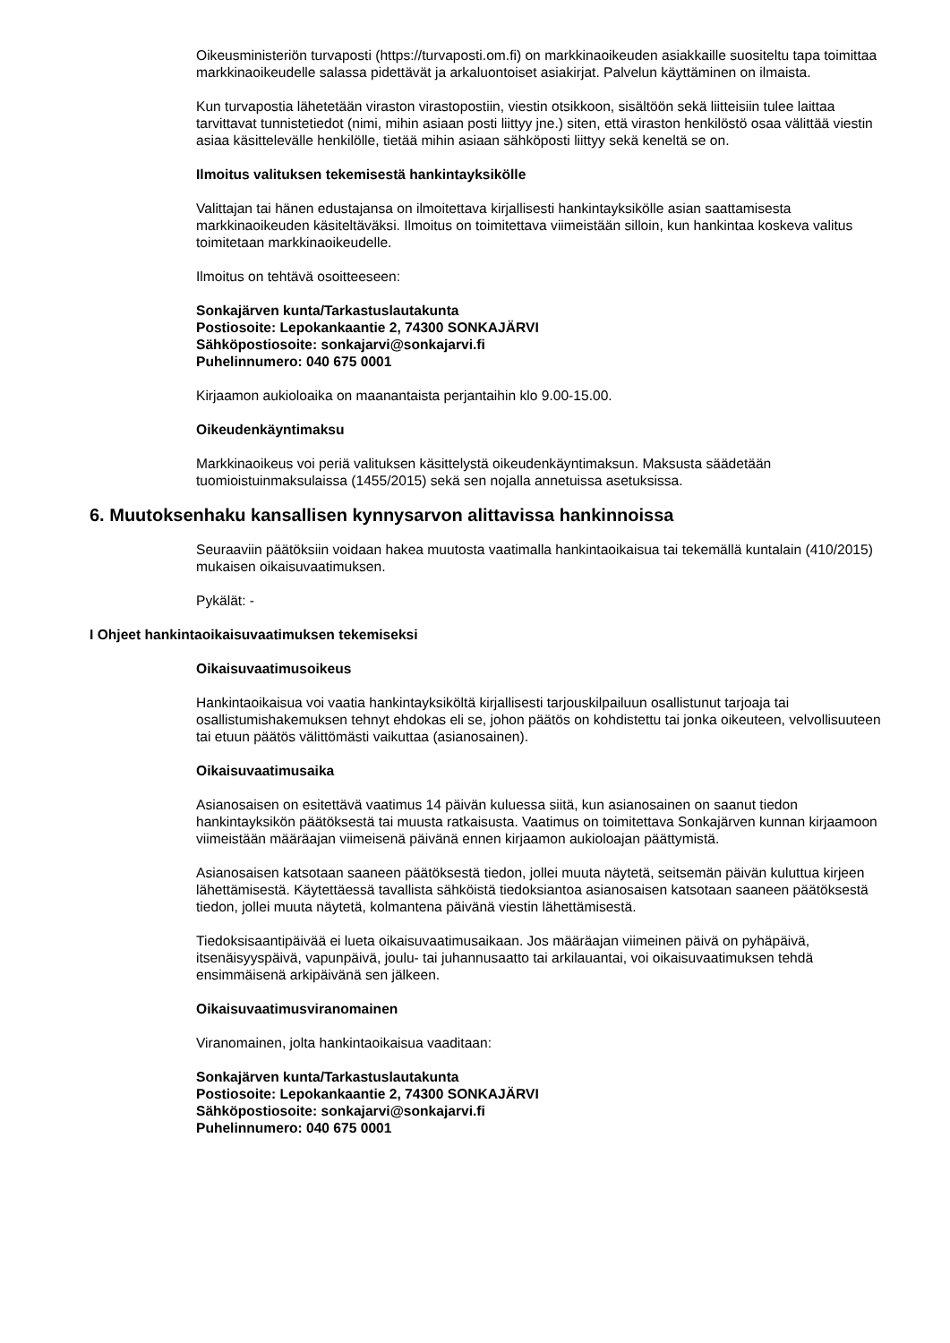Oikeusministeriön turvaposti (https://turvaposti.om.fi) on markkinaoikeuden asiakkaille suositeltu tapa toimittaa markkinaoikeudelle salassa pidettävät ja arkaluontoiset asiakirjat. Palvelun käyttäminen on ilmaista.
Kun turvapostia lähetetään viraston virastopostiin, viestin otsikkoon, sisältöön sekä liitteisiin tulee laittaa tarvittavat tunnistetiedot (nimi, mihin asiaan posti liittyy jne.) siten, että viraston henkilöstö osaa välittää viestin asiaa käsittelevälle henkilölle, tietää mihin asiaan sähköposti liittyy sekä keneltä se on.
Ilmoitus valituksen tekemisestä hankintayksikölle
Valittajan tai hänen edustajansa on ilmoitettava kirjallisesti hankintayksikölle asian saattamisesta markkinaoikeuden käsiteltäväksi. Ilmoitus on toimitettava viimeistään silloin, kun hankintaa koskeva valitus toimitetaan markkinaoikeudelle.
Ilmoitus on tehtävä osoitteeseen:
Sonkajärven kunta/Tarkastuslautakunta
Postiosoite: Lepokankaantie 2, 74300 SONKAJÄRVI
Sähköpostiosoite: sonkajarvi@sonkajarvi.fi
Puhelinnumero: 040 675 0001
Kirjaamon aukioloaika on maanantaista perjantaihin klo 9.00-15.00.
Oikeudenkäyntimaksu
Markkinaoikeus voi periä valituksen käsittelystä oikeudenkäyntimaksun. Maksusta säädetään tuomioistuinmaksulaissa (1455/2015) sekä sen nojalla annetuissa asetuksissa.
6. Muutoksenhaku kansallisen kynnysarvon alittavissa hankinnoissa
Seuraaviin päätöksiin voidaan hakea muutosta vaatimalla hankintaoikaisua tai tekemällä kuntalain (410/2015) mukaisen oikaisuvaatimuksen.
Pykälät: -
I Ohjeet hankintaoikaisuvaatimuksen tekemiseksi
Oikaisuvaatimusoikeus
Hankintaoikaisua voi vaatia hankintayksiköltä kirjallisesti tarjouskilpailuun osallistunut tarjoaja tai osallistumishakemuksen tehnyt ehdokas eli se, johon päätös on kohdistettu tai jonka oikeuteen, velvollisuuteen tai etuun päätös välittömästi vaikuttaa (asianosainen).
Oikaisuvaatimusaika
Asianosaisen on esitettävä vaatimus 14 päivän kuluessa siitä, kun asianosainen on saanut tiedon hankintayksikön päätöksestä tai muusta ratkaisusta. Vaatimus on toimitettava Sonkajärven kunnan kirjaamoon viimeistään määräajan viimeisenä päivänä ennen kirjaamon aukioloajan päättymistä.
Asianosaisen katsotaan saaneen päätöksestä tiedon, jollei muuta näytetä, seitsemän päivän kuluttua kirjeen lähettämisestä. Käytettäessä tavallista sähköistä tiedoksiantoa asianosaisen katsotaan saaneen päätöksestä tiedon, jollei muuta näytetä, kolmantena päivänä viestin lähettämisestä.
Tiedoksisaantipäivää ei lueta oikaisuvaatimusaikaan. Jos määräajan viimeinen päivä on pyhäpäivä, itsenäisyyspäivä, vapunpäivä, joulu- tai juhannusaatto tai arkilauantai, voi oikaisuvaatimuksen tehdä ensimmäisenä arkipäivänä sen jälkeen.
Oikaisuvaatimusviranomainen
Viranomainen, jolta hankintaoikaisua vaaditaan:
Sonkajärven kunta/Tarkastuslautakunta
Postiosoite: Lepokankaantie 2, 74300 SONKAJÄRVI
Sähköpostiosoite: sonkajarvi@sonkajarvi.fi
Puhelinnumero: 040 675 0001